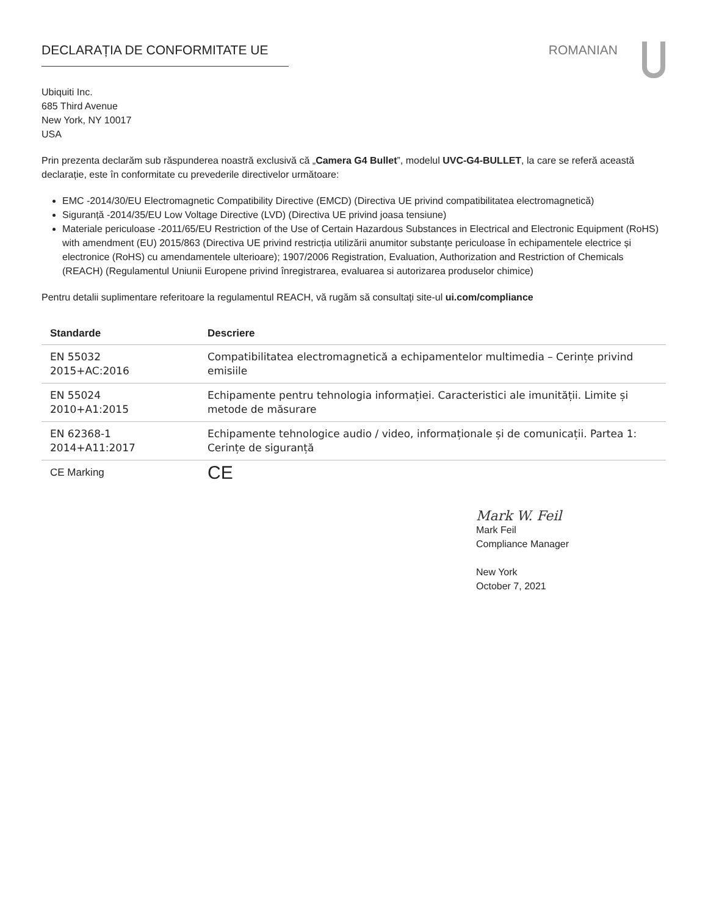DECLARAȚIA DE CONFORMITATE UE ROMANIAN
Ubiquiti Inc.
685 Third Avenue
New York, NY 10017
USA
Prin prezenta declarăm sub răspunderea noastră exclusivă că „Camera G4 Bullet”, modelul UVC-G4-BULLET, la care se referă această declarație, este în conformitate cu prevederile directivelor următoare:
EMC -2014/30/EU Electromagnetic Compatibility Directive (EMCD) (Directiva UE privind compatibilitatea electromagnetică)
Siguranță -2014/35/EU Low Voltage Directive (LVD) (Directiva UE privind joasa tensiune)
Materiale periculoase -2011/65/EU Restriction of the Use of Certain Hazardous Substances in Electrical and Electronic Equipment (RoHS) with amendment (EU) 2015/863 (Directiva UE privind restricția utilizării anumitor substanțe periculoase în echipamentele electrice și electronice (RoHS) cu amendamentele ulterioare); 1907/2006 Registration, Evaluation, Authorization and Restriction of Chemicals (REACH) (Regulamentul Uniunii Europene privind înregistrarea, evaluarea si autorizarea produselor chimice)
Pentru detalii suplimentare referitoare la regulamentul REACH, vă rugăm să consultați site-ul ui.com/compliance
| Standarde | Descriere |
| --- | --- |
| EN 55032 2015+AC:2016 | Compatibilitatea electromagnetică a echipamentelor multimedia – Cerințe privind emisiile |
| EN 55024 2010+A1:2015 | Echipamente pentru tehnologia informației. Caracteristici ale imunității. Limite și metode de măsurare |
| EN 62368-1 2014+A11:2017 | Echipamente tehnologice audio / video, informaționale și de comunicații. Partea 1: Cerințe de siguranță |
| CE Marking | CE |
Mark W. Feil
Mark Feil
Compliance Manager
New York
October 7, 2021